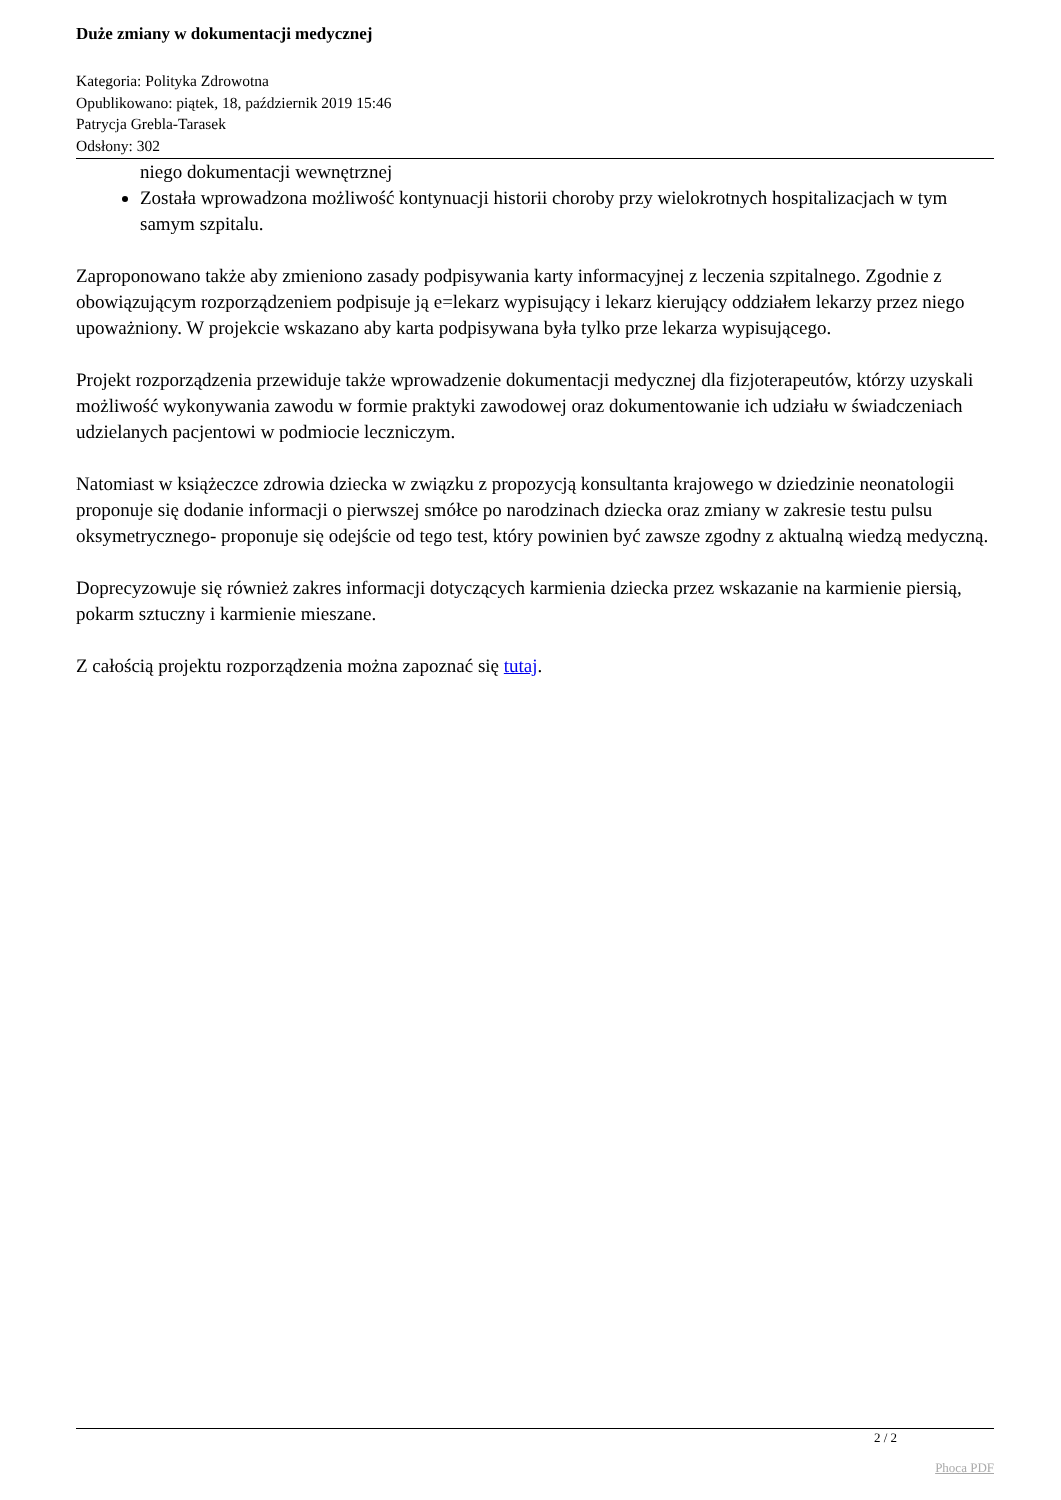Duże zmiany w dokumentacji medycznej
Kategoria: Polityka Zdrowotna
Opublikowano: piątek, 18, październik 2019 15:46
Patrycja Grebla-Tarasek
Odsłony: 302
niego dokumentacji wewnętrznej
Została wprowadzona możliwość kontynuacji historii choroby przy wielokrotnych hospitalizacjach w tym samym szpitalu.
Zaproponowano także aby zmieniono zasady podpisywania karty informacyjnej z leczenia szpitalnego. Zgodnie z obowiązującym rozporządzeniem podpisuje ją e=lekarz wypisujący i lekarz kierujący oddziałem lekarzy przez niego upoważniony. W projekcie wskazano aby karta podpisywana była tylko prze lekarza wypisującego.
Projekt rozporządzenia przewiduje także wprowadzenie dokumentacji medycznej dla fizjoterapeutów, którzy uzyskali możliwość wykonywania zawodu w formie praktyki zawodowej oraz dokumentowanie ich udziału w świadczeniach udzielanych pacjentowi w podmiocie leczniczym.
Natomiast w książeczce zdrowia dziecka w związku z propozycją konsultanta krajowego w dziedzinie neonatologii proponuje się dodanie informacji o pierwszej smółce po narodzinach dziecka oraz zmiany w zakresie testu pulsu oksymetrycznego- proponuje się odejście od tego test, który powinien być zawsze zgodny z aktualną wiedzą medyczną.
Doprecyzowuje się również zakres informacji dotyczących karmienia dziecka przez wskazanie na karmienie piersią, pokarm sztuczny i karmienie mieszane.
Z całością projektu rozporządzenia można zapoznać się tutaj.
2 / 2
Phoca PDF